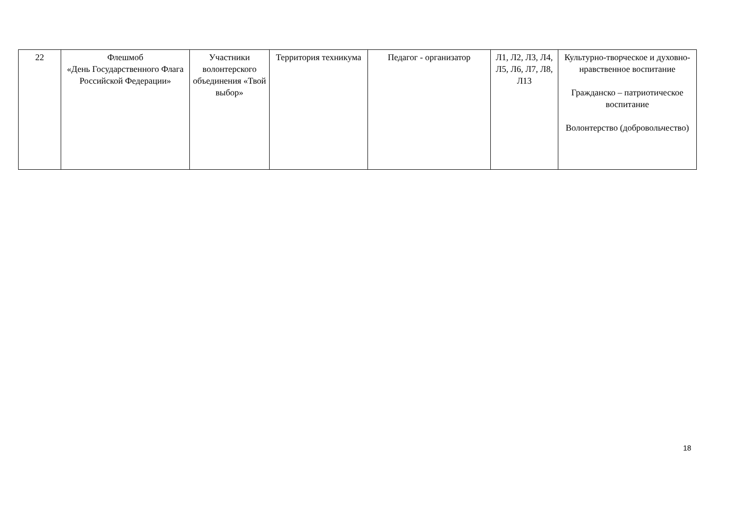| 22 | Флешмоб «День Государственного Флага Российской Федерации» | Участники волонтерского объединения «Твой выбор» | Территория техникума | Педагог - организатор | Л1, Л2, Л3, Л4, Л5, Л6, Л7, Л8, Л13 | Культурно-творческое и духовно-нравственное воспитание Гражданско – патриотическое воспитание Волонтерство (добровольчество) |
18